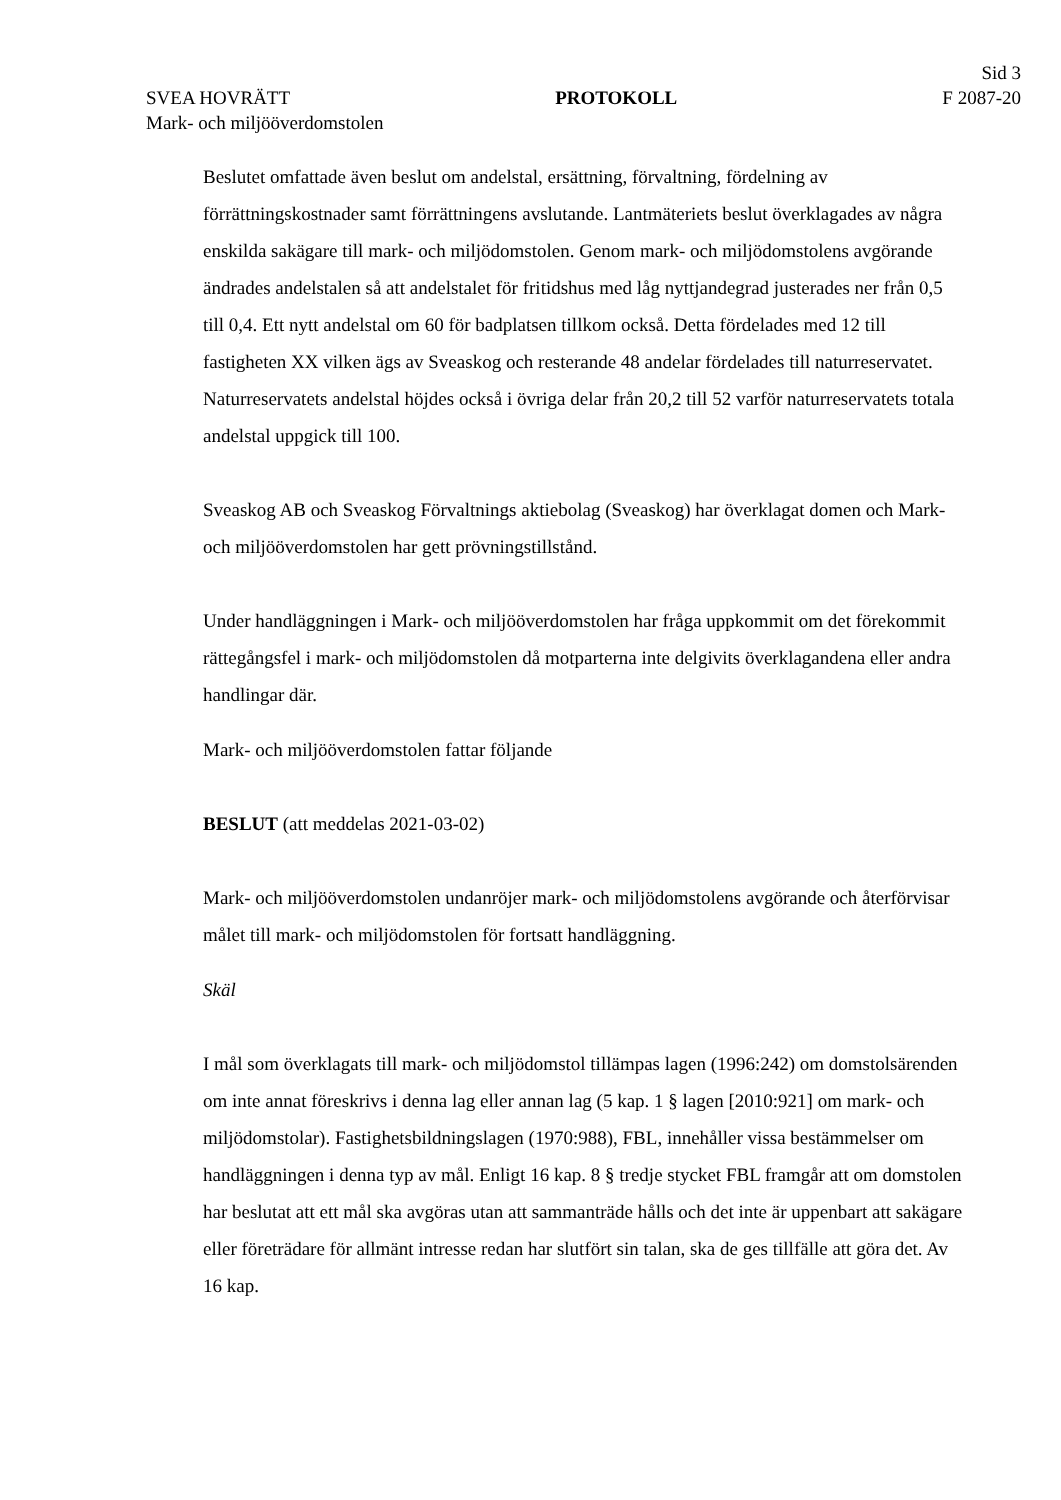Sid 3
SVEA HOVRÄTT PROTOKOLL F 2087-20
Mark- och miljööverdomstolen
Beslutet omfattade även beslut om andelstal, ersättning, förvaltning, fördelning av förrättningskostnader samt förrättningens avslutande. Lantmäteriets beslut överklagades av några enskilda sakägare till mark- och miljödomstolen. Genom mark- och miljödomstolens avgörande ändrades andelstalen så att andelstalet för fritidshus med låg nyttjandegrad justerades ner från 0,5 till 0,4. Ett nytt andelstal om 60 för badplatsen tillkom också. Detta fördelades med 12 till fastigheten XX vilken ägs av Sveaskog och resterande 48 andelar fördelades till naturreservatet. Naturreservatets andelstal höjdes också i övriga delar från 20,2 till 52 varför naturreservatets totala andelstal uppgick till 100.
Sveaskog AB och Sveaskog Förvaltnings aktiebolag (Sveaskog) har överklagat domen och Mark- och miljööverdomstolen har gett prövningstillstånd.
Under handläggningen i Mark- och miljööverdomstolen har fråga uppkommit om det förekommit rättegångsfel i mark- och miljödomstolen då motparterna inte delgivits överklagandena eller andra handlingar där.
Mark- och miljööverdomstolen fattar följande
BESLUT (att meddelas 2021-03-02)
Mark- och miljööverdomstolen undanröjer mark- och miljödomstolens avgörande och återförvisar målet till mark- och miljödomstolen för fortsatt handläggning.
Skäl
I mål som överklagats till mark- och miljödomstol tillämpas lagen (1996:242) om domstolsärenden om inte annat föreskrivs i denna lag eller annan lag (5 kap. 1 § lagen [2010:921] om mark- och miljödomstolar). Fastighetsbildningslagen (1970:988), FBL, innehåller vissa bestämmelser om handläggningen i denna typ av mål. Enligt 16 kap. 8 § tredje stycket FBL framgår att om domstolen har beslutat att ett mål ska avgöras utan att sammanträde hålls och det inte är uppenbart att sakägare eller företrädare för allmänt intresse redan har slutfört sin talan, ska de ges tillfälle att göra det. Av 16 kap.